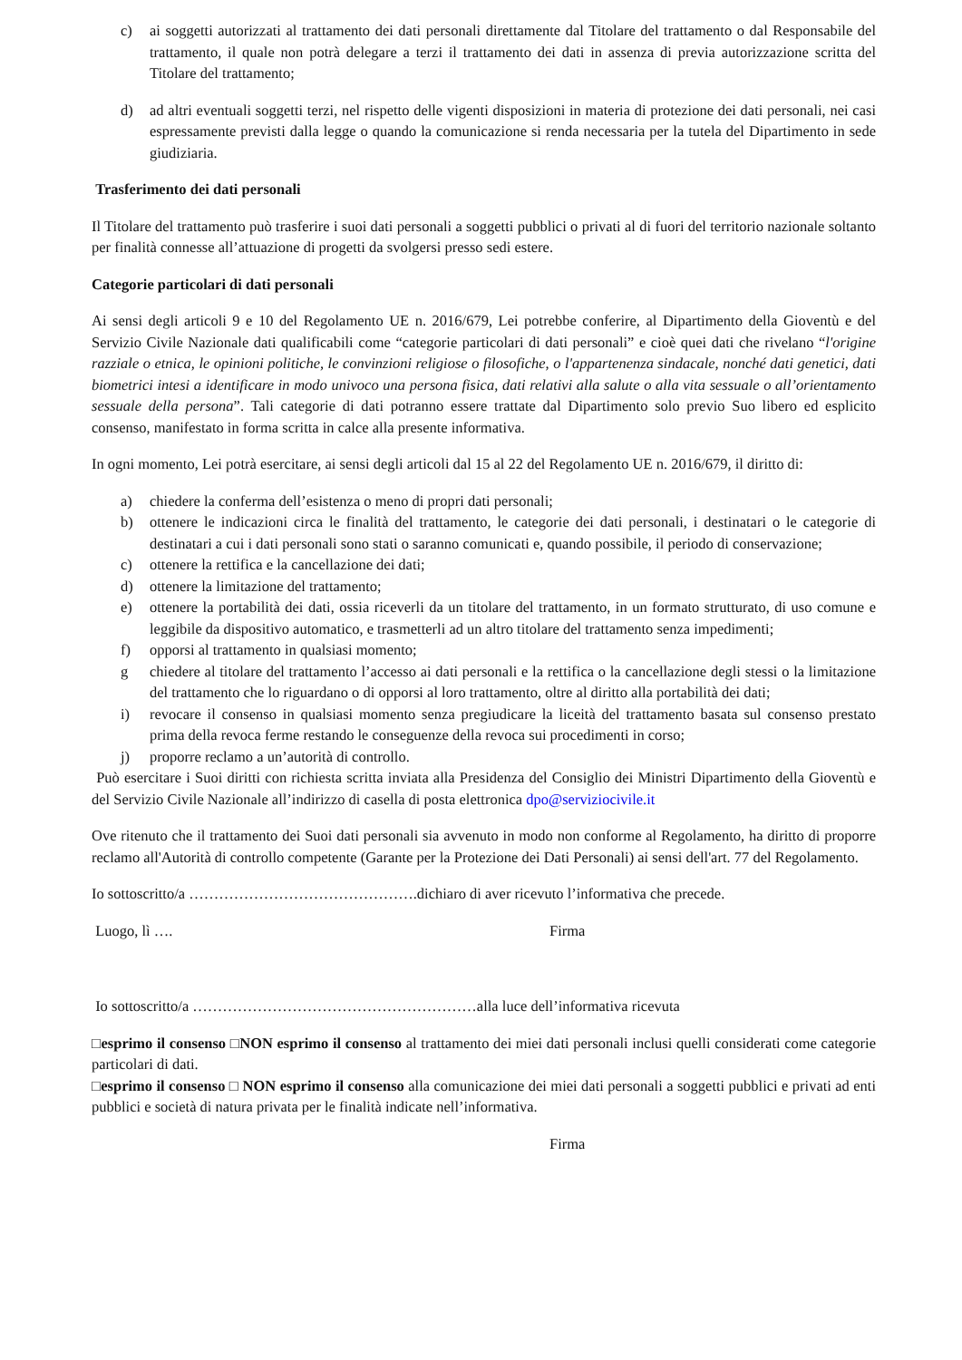c) ai soggetti autorizzati al trattamento dei dati personali direttamente dal Titolare del trattamento o dal Responsabile del trattamento, il quale non potrà delegare a terzi il trattamento dei dati in assenza di previa autorizzazione scritta del Titolare del trattamento;
d) ad altri eventuali soggetti terzi, nel rispetto delle vigenti disposizioni in materia di protezione dei dati personali, nei casi espressamente previsti dalla legge o quando la comunicazione si renda necessaria per la tutela del Dipartimento in sede giudiziaria.
Trasferimento dei dati personali
Il Titolare del trattamento può trasferire i suoi dati personali a soggetti pubblici o privati al di fuori del territorio nazionale soltanto per finalità connesse all’attuazione di progetti da svolgersi presso sedi estere.
Categorie particolari di dati personali
Ai sensi degli articoli 9 e 10 del Regolamento UE n. 2016/679, Lei potrebbe conferire, al Dipartimento della Gioventù e del Servizio Civile Nazionale dati qualificabili come “categorie particolari di dati personali” e cioè quei dati che rivelano “l'origine razziale o etnica, le opinioni politiche, le convinzioni religiose o filosofiche, o l'appartenenza sindacale, nonché dati genetici, dati biometrici intesi a identificare in modo univoco una persona fisica, dati relativi alla salute o alla vita sessuale o all’orientamento sessuale della persona”. Tali categorie di dati potranno essere trattate dal Dipartimento solo previo Suo libero ed esplicito consenso, manifestato in forma scritta in calce alla presente informativa.
In ogni momento, Lei potrà esercitare, ai sensi degli articoli dal 15 al 22 del Regolamento UE n. 2016/679, il diritto di:
a) chiedere la conferma dell’esistenza o meno di propri dati personali;
b) ottenere le indicazioni circa le finalità del trattamento, le categorie dei dati personali, i destinatari o le categorie di destinatari a cui i dati personali sono stati o saranno comunicati e, quando possibile, il periodo di conservazione;
c) ottenere la rettifica e la cancellazione dei dati;
d) ottenere la limitazione del trattamento;
e) ottenere la portabilità dei dati, ossia riceverli da un titolare del trattamento, in un formato strutturato, di uso comune e leggibile da dispositivo automatico, e trasmetterli ad un altro titolare del trattamento senza impedimenti;
f) opporsi al trattamento in qualsiasi momento;
g chiedere al titolare del trattamento l’accesso ai dati personali e la rettifica o la cancellazione degli stessi o la limitazione del trattamento che lo riguardano o di opporsi al loro trattamento, oltre al diritto alla portabilità dei dati;
i) revocare il consenso in qualsiasi momento senza pregiudicare la liceità del trattamento basata sul consenso prestato prima della revoca ferme restando le conseguenze della revoca sui procedimenti in corso;
j) proporre reclamo a un’autorità di controllo.
Può esercitare i Suoi diritti con richiesta scritta inviata alla Presidenza del Consiglio dei Ministri Dipartimento della Gioventù e del Servizio Civile Nazionale all’indirizzo di casella di posta elettronica dpo@serviziocivile.it
Ove ritenuto che il trattamento dei Suoi dati personali sia avvenuto in modo non conforme al Regolamento, ha diritto di proporre reclamo all'Autorità di controllo competente (Garante per la Protezione dei Dati Personali) ai sensi dell'art. 77 del Regolamento.
Io sottoscritto/a ……………………………………….dichiaro di aver ricevuto l’informativa che precede.
Luogo, lì …. Firma
Io sottoscritto/a …………………………………………………alla luce dell’informativa ricevuta
□esprimo il consenso □NON esprimo il consenso al trattamento dei miei dati personali inclusi quelli considerati come categorie particolari di dati.
□esprimo il consenso □ NON esprimo il consenso alla comunicazione dei miei dati personali a soggetti pubblici e privati ad enti pubblici e società di natura privata per le finalità indicate nell’informativa.
Firma